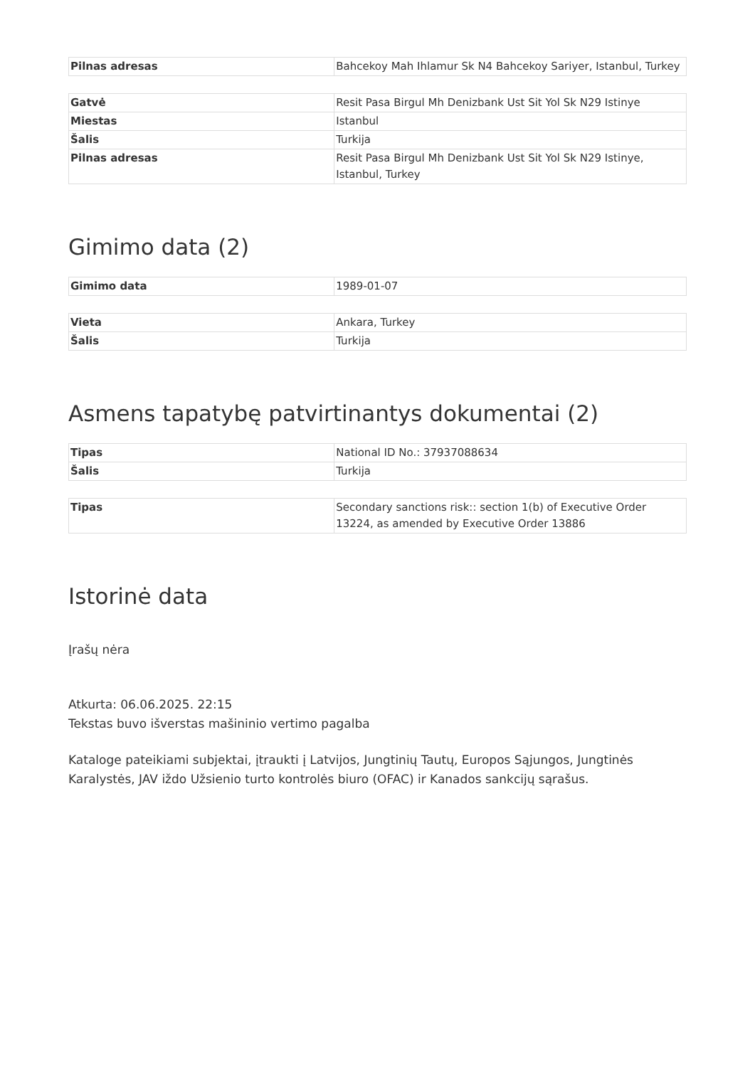| Pilnas adresas | Bahcekoy Mah Ihlamur Sk N4 Bahcekoy Sariyer, Istanbul, Turkey |
| Gatvė | Resit Pasa Birgul Mh Denizbank Ust Sit Yol Sk N29 Istinye |
| Miestas | Istanbul |
| Šalis | Turkija |
| Pilnas adresas | Resit Pasa Birgul Mh Denizbank Ust Sit Yol Sk N29 Istinye, Istanbul, Turkey |
Gimimo data (2)
| Gimimo data | 1989-01-07 |
| Vieta | Ankara, Turkey |
| Šalis | Turkija |
Asmens tapatybę patvirtinantys dokumentai (2)
| Tipas | National ID No.: 37937088634 |
| Šalis | Turkija |
| Tipas | Secondary sanctions risk:: section 1(b) of Executive Order 13224, as amended by Executive Order 13886 |
Istorinė data
Įrašų nėra
Atkurta: 06.06.2025. 22:15
Tekstas buvo išverstas mašininio vertimo pagalba
Kataloge pateikiami subjektai, įtraukti į Latvijos, Jungtinių Tautų, Europos Sąjungos, Jungtinės Karalystės, JAV iždo Užsienio turto kontrolės biuro (OFAC) ir Kanados sankcijų sąrašus.